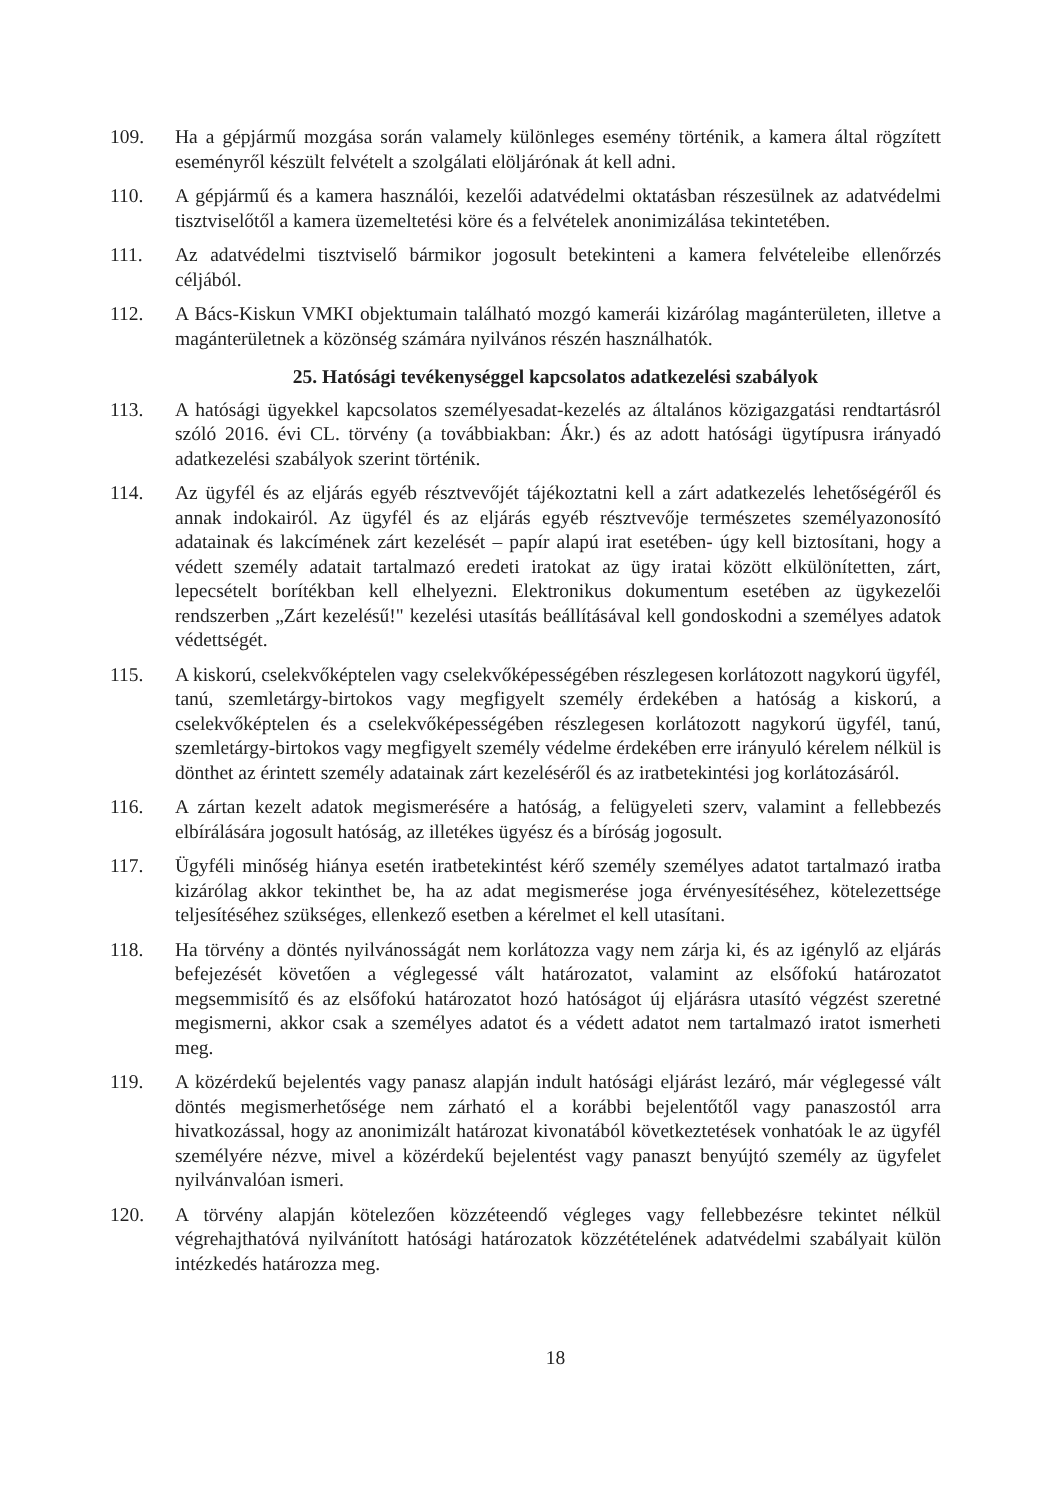109. Ha a gépjármű mozgása során valamely különleges esemény történik, a kamera által rögzített eseményről készült felvételt a szolgálati elöljárónak át kell adni.
110. A gépjármű és a kamera használói, kezelői adatvédelmi oktatásban részesülnek az adatvédelmi tisztviselőtől a kamera üzemeltetési köre és a felvételek anonimizálása tekintetében.
111. Az adatvédelmi tisztviselő bármikor jogosult betekinteni a kamera felvételeibe ellenőrzés céljából.
112. A Bács-Kiskun VMKI objektumain található mozgó kamerái kizárólag magánterületen, illetve a magánterületnek a közönség számára nyilvános részén használhatók.
25. Hatósági tevékenységgel kapcsolatos adatkezelési szabályok
113. A hatósági ügyekkel kapcsolatos személyesadat-kezelés az általános közigazgatási rendtartásról szóló 2016. évi CL. törvény (a továbbiakban: Ákr.) és az adott hatósági ügytípusra irányadó adatkezelési szabályok szerint történik.
114. Az ügyfél és az eljárás egyéb résztvevőjét tájékoztatni kell a zárt adatkezelés lehetőségéről és annak indokairól. Az ügyfél és az eljárás egyéb résztvevője természetes személyazonosító adatainak és lakcímének zárt kezelését – papír alapú irat esetében- úgy kell biztosítani, hogy a védett személy adatait tartalmazó eredeti iratokat az ügy iratai között elkülönítetten, zárt, lepecsételt borítékban kell elhelyezni. Elektronikus dokumentum esetében az ügykezelői rendszerben „Zárt kezelésű!" kezelési utasítás beállításával kell gondoskodni a személyes adatok védettségét.
115. A kiskorú, cselekvőképtelen vagy cselekvőképességében részlegesen korlátozott nagykorú ügyfél, tanú, szemletárgy-birtokos vagy megfigyelt személy érdekében a hatóság a kiskorú, a cselekvőképtelen és a cselekvőképességében részlegesen korlátozott nagykorú ügyfél, tanú, szemletárgy-birtokos vagy megfigyelt személy védelme érdekében erre irányuló kérelem nélkül is dönthet az érintett személy adatainak zárt kezeléséről és az iratbetekintési jog korlátozásáról.
116. A zártan kezelt adatok megismerésére a hatóság, a felügyeleti szerv, valamint a fellebbezés elbírálására jogosult hatóság, az illetékes ügyész és a bíróság jogosult.
117. Ügyféli minőség hiánya esetén iratbetekintést kérő személy személyes adatot tartalmazó iratba kizárólag akkor tekinthet be, ha az adat megismerése joga érvényesítéséhez, kötelezettsége teljesítéséhez szükséges, ellenkező esetben a kérelmet el kell utasítani.
118. Ha törvény a döntés nyilvánosságát nem korlátozza vagy nem zárja ki, és az igénylő az eljárás befejezését követően a véglegessé vált határozatot, valamint az elsőfokú határozatot megsemmisítő és az elsőfokú határozatot hozó hatóságot új eljárásra utasító végzést szeretné megismerni, akkor csak a személyes adatot és a védett adatot nem tartalmazó iratot ismerheti meg.
119. A közérdekű bejelentés vagy panasz alapján indult hatósági eljárást lezáró, már véglegessé vált döntés megismerhetősége nem zárható el a korábbi bejelentőtől vagy panaszostól arra hivatkozással, hogy az anonimizált határozat kivonatából következtetések vonhatóak le az ügyfél személyére nézve, mivel a közérdekű bejelentést vagy panaszt benyújtó személy az ügyfelet nyilvánvalóan ismeri.
120. A törvény alapján kötelezően közzéteendő végleges vagy fellebbezésre tekintet nélkül végrehajthatóvá nyilvánított hatósági határozatok közzétételének adatvédelmi szabályait külön intézkedés határozza meg.
18